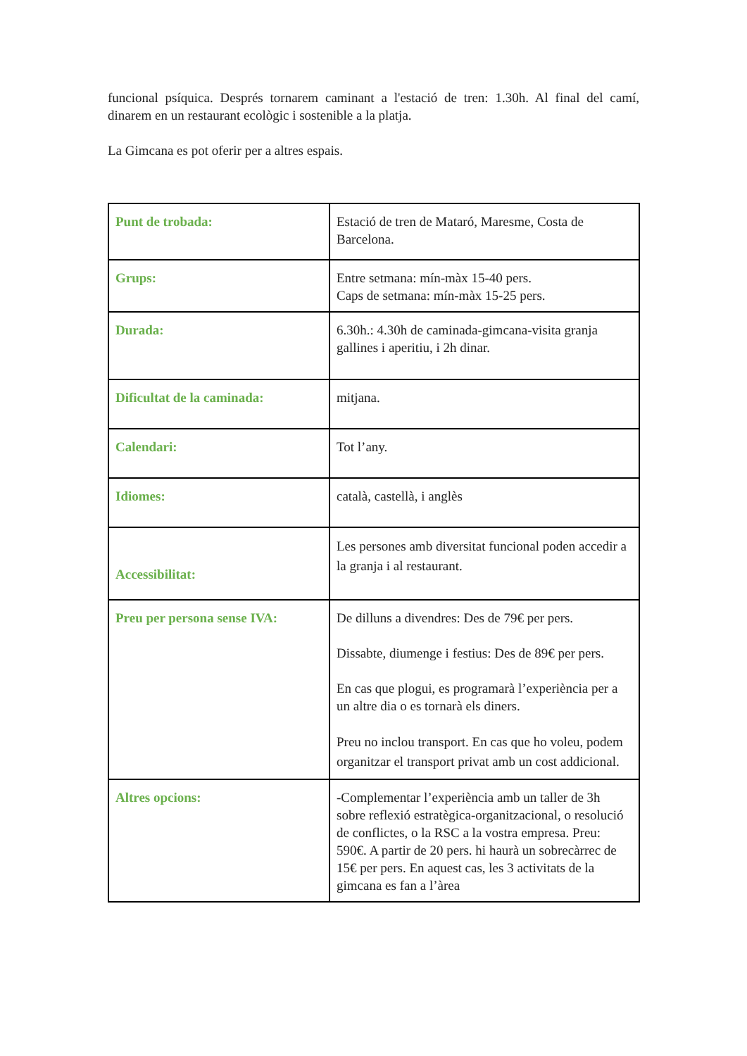funcional psíquica. Després tornarem caminant a l'estació de tren: 1.30h. Al final del camí, dinarem en un restaurant ecològic i sostenible a la platja.
La Gimcana es pot oferir per a altres espais.
| Punt de trobada: | Estació de tren de Mataró, Maresme, Costa de Barcelona. |
| Grups: | Entre setmana: mín-màx 15-40 pers. Caps de setmana: mín-màx 15-25 pers. |
| Durada: | 6.30h.: 4.30h de caminada-gimcana-visita granja gallines i aperitiu, i 2h dinar. |
| Dificultat de la caminada: | mitjana. |
| Calendari: | Tot l’any. |
| Idiomes: | català, castellà, i anglès |
| Accessibilitat: | Les persones amb diversitat funcional poden accedir a la granja i al restaurant. |
| Preu per persona sense IVA: | De dilluns a divendres: Des de 79€ per pers. Dissabte, diumenge i festius: Des de 89€ per pers. En cas que plogui, es programarà l’experiència per a un altre dia o es tornarà els diners. Preu no inclou transport. En cas que ho voleu, podem organitzar el transport privat amb un cost addicional. |
| Altres opcions: | -Complementar l’experiència amb un taller de 3h sobre reflexió estratègica-organitzacional, o resolució de conflictes, o la RSC a la vostra empresa. Preu: 590€. A partir de 20 pers. hi haurà un sobrecàrrec de 15€ per pers. En aquest cas, les 3 activitats de la gimcana es fan a l’àrea |